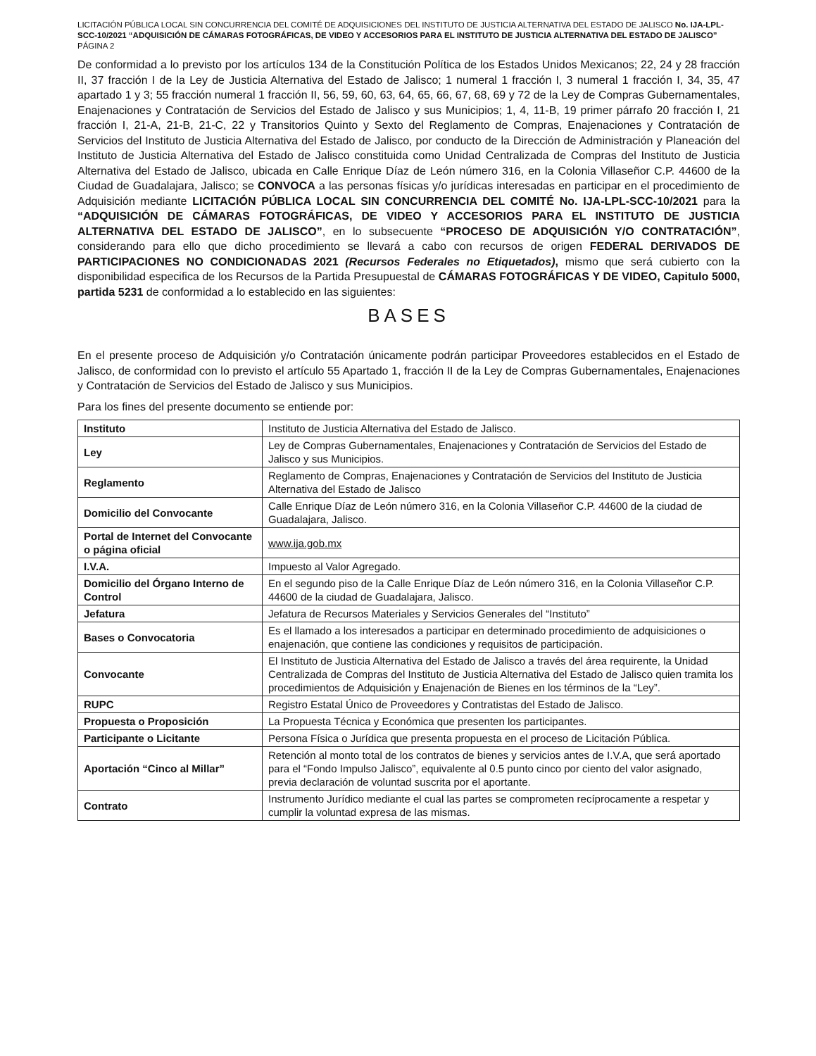LICITACIÓN PÚBLICA LOCAL SIN CONCURRENCIA DEL COMITÉ DE ADQUISICIONES DEL INSTITUTO DE JUSTICIA ALTERNATIVA DEL ESTADO DE JALISCO No. IJA-LPL-SCC-10/2021 “ADQUISICIÓN DE CÁMARAS FOTOGRÁFICAS, DE VIDEO Y ACCESORIOS PARA EL INSTITUTO DE JUSTICIA ALTERNATIVA DEL ESTADO DE JALISCO”
PÁGINA 2
De conformidad a lo previsto por los artículos 134 de la Constitución Política de los Estados Unidos Mexicanos; 22, 24 y 28 fracción II, 37 fracción I de la Ley de Justicia Alternativa del Estado de Jalisco; 1 numeral 1 fracción I, 3 numeral 1 fracción I, 34, 35, 47 apartado 1 y 3; 55 fracción numeral 1 fracción II, 56, 59, 60, 63, 64, 65, 66, 67, 68, 69 y 72 de la Ley de Compras Gubernamentales, Enajenaciones y Contratación de Servicios del Estado de Jalisco y sus Municipios; 1, 4, 11-B, 19 primer párrafo 20 fracción I, 21 fracción I, 21-A, 21-B, 21-C, 22 y Transitorios Quinto y Sexto del Reglamento de Compras, Enajenaciones y Contratación de Servicios del Instituto de Justicia Alternativa del Estado de Jalisco, por conducto de la Dirección de Administración y Planeación del Instituto de Justicia Alternativa del Estado de Jalisco constituida como Unidad Centralizada de Compras del Instituto de Justicia Alternativa del Estado de Jalisco, ubicada en Calle Enrique Díaz de León número 316, en la Colonia Villaseñor C.P. 44600 de la Ciudad de Guadalajara, Jalisco; se CONVOCA a las personas físicas y/o jurídicas interesadas en participar en el procedimiento de Adquisición mediante LICITACIÓN PÚBLICA LOCAL SIN CONCURRENCIA DEL COMITÉ No. IJA-LPL-SCC-10/2021 para la “ADQUISICIÓN DE CÁMARAS FOTOGRÁFICAS, DE VIDEO Y ACCESORIOS PARA EL INSTITUTO DE JUSTICIA ALTERNATIVA DEL ESTADO DE JALISCO”, en lo subsecuente “PROCESO DE ADQUISICIÓN Y/O CONTRATACIÓN”, considerando para ello que dicho procedimiento se llevará a cabo con recursos de origen FEDERAL DERIVADOS DE PARTICIPACIONES NO CONDICIONADAS 2021 (Recursos Federales no Etiquetados), mismo que será cubierto con la disponibilidad especifica de los Recursos de la Partida Presupuestal de CÁMARAS FOTOGRÁFICAS Y DE VIDEO, Capitulo 5000, partida 5231 de conformidad a lo establecido en las siguientes:
BASES
En el presente proceso de Adquisición y/o Contratación únicamente podrán participar Proveedores establecidos en el Estado de Jalisco, de conformidad con lo previsto el artículo 55 Apartado 1, fracción II de la Ley de Compras Gubernamentales, Enajenaciones y Contratación de Servicios del Estado de Jalisco y sus Municipios.
Para los fines del presente documento se entiende por:
| Instituto | Instituto de Justicia Alternativa del Estado de Jalisco. |
| Ley | Ley de Compras Gubernamentales, Enajenaciones y Contratación de Servicios del Estado de Jalisco y sus Municipios. |
| Reglamento | Reglamento de Compras, Enajenaciones y Contratación de Servicios del Instituto de Justicia Alternativa del Estado de Jalisco |
| Domicilio del Convocante | Calle Enrique Díaz de León número 316, en la Colonia Villaseñor C.P. 44600 de la ciudad de Guadalajara, Jalisco. |
| Portal de Internet del Convocante o página oficial | www.ija.gob.mx |
| I.V.A. | Impuesto al Valor Agregado. |
| Domicilio del Órgano Interno de Control | En el segundo piso de la Calle Enrique Díaz de León número 316, en la Colonia Villaseñor C.P. 44600 de la ciudad de Guadalajara, Jalisco. |
| Jefatura | Jefatura de Recursos Materiales y Servicios Generales del “Instituto” |
| Bases o Convocatoria | Es el llamado a los interesados a participar en determinado procedimiento de adquisiciones o enajenación, que contiene las condiciones y requisitos de participación. |
| Convocante | El Instituto de Justicia Alternativa del Estado de Jalisco a través del área requirente, la Unidad Centralizada de Compras del Instituto de Justicia Alternativa del Estado de Jalisco quien tramita los procedimientos de Adquisición y Enajenación de Bienes en los términos de la “Ley”. |
| RUPC | Registro Estatal Único de Proveedores y Contratistas del Estado de Jalisco. |
| Propuesta o Proposición | La Propuesta Técnica y Económica que presenten los participantes. |
| Participante o Licitante | Persona Física o Jurídica que presenta propuesta en el proceso de Licitación Pública. |
| Aportación “Cinco al Millar” | Retención al monto total de los contratos de bienes y servicios antes de I.V.A, que será aportado para el “Fondo Impulso Jalisco”, equivalente al 0.5 punto cinco por ciento del valor asignado, previa declaración de voluntad suscrita por el aportante. |
| Contrato | Instrumento Jurídico mediante el cual las partes se comprometen recíprocamente a respetar y cumplir la voluntad expresa de las mismas. |